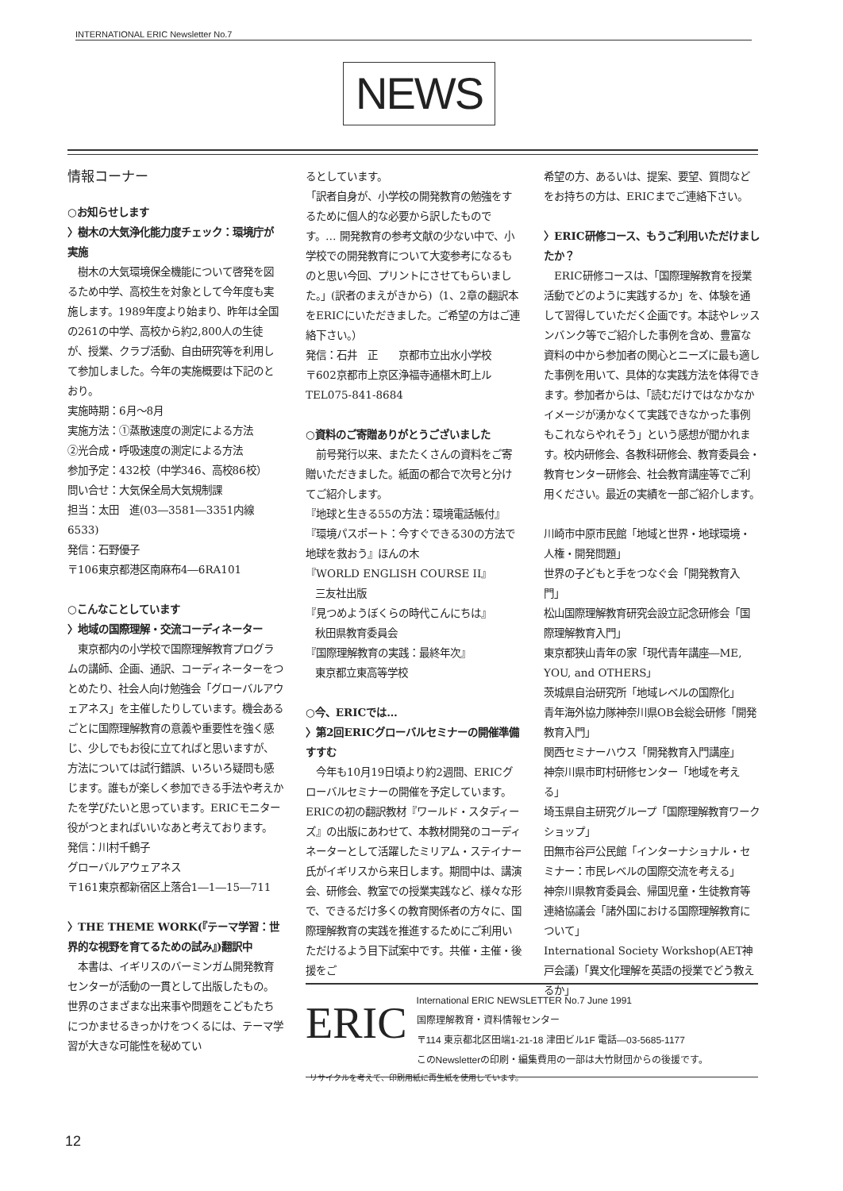INTERNATIONAL ERIC Newsletter No.7
NEWS
情報コーナー
○お知らせします
〉樹木の大気浄化能力度チェック：環境庁が実施
　樹木の大気環境保全機能について啓発を図るため中学、高校生を対象として今年度も実施します。1989年度より始まり、昨年は全国の261の中学、高校から約2,800人の生徒が、授業、クラブ活動、自由研究等を利用して参加しました。今年の実施概要は下記のとおり。
実施時期：6月～8月
実施方法：①蒸散速度の測定による方法
②光合成・呼吸速度の測定による方法
参加予定：432校（中学346、高校86校）
問い合せ：大気保全局大気規制課
担当：太田　進(03―3581―3351内線6533)
発信：石野優子
〒106東京都港区南麻布4―6RA101
○こんなことしています
〉地域の国際理解・交流コーディネーター
　東京都内の小学校で国際理解教育プログラムの講師、企画、通訳、コーディネーターをつとめたり、社会人向け勉強会「グローバルアウェアネス」を主催したりしています。機会あるごとに国際理解教育の意義や重要性を強く感じ、少しでもお役に立てればと思いますが、方法については試行錯誤、いろいろ疑問も感じます。誰もが楽しく参加できる手法や考えかたを学びたいと思っています。ERICモニター役がつとまればいいなあと考えております。
発信：川村千鶴子
グローバルアウェアネス
〒161東京都新宿区上落合1―1―15―711
〉THE THEME WORK(『テーマ学習：世界的な視野を育てるための試み』)翻訳中
　本書は、イギリスのバーミンガム開発教育センターが活動の一貫として出版したもの。世界のさまざまな出来事や問題をこどもたちにつかませるきっかけをつくるには、テーマ学習が大きな可能性を秘めてい
るとしています。
「訳者自身が、小学校の開発教育の勉強をするために個人的な必要から訳したものです。… 開発教育の参考文献の少ない中で、小学校での開発教育について大変参考になるものと思い今回、プリントにさせてもらいました。」(訳者のまえがきから)（1、2章の翻訳本をERICにいただきました。ご希望の方はご連絡下さい。）
発信：石井　正　　京都市立出水小学校
〒602京都市上京区浄福寺通椹木町上ル
TEL075-841-8684
○資料のご寄贈ありがとうございました
　前号発行以来、またたくさんの資料をご寄贈いただきました。紙面の都合で次号と分けてご紹介します。
『地球と生きる55の方法：環境電話帳付』
『環境パスポート：今すぐできる30の方法で地球を救おう』ほんの木
『WORLD ENGLISH COURSE II』
三友社出版
『見つめようぼくらの時代こんにちは』
秋田県教育委員会
『国際理解教育の実践：最終年次』
東京都立東高等学校
○今、ERICでは…
〉第2回ERICグローバルセミナーの開催準備すすむ
　今年も10月19日頃より約2週間、ERICグローバルセミナーの開催を予定しています。ERICの初の翻訳教材『ワールド・スタディーズ』の出版にあわせて、本教材開発のコーディネーターとして活躍したミリアム・ステイナー氏がイギリスから来日します。期間中は、講演会、研修会、教室での授業実践など、様々な形で、できるだけ多くの教育関係者の方々に、国際理解教育の実践を推進するためにご利用いただけるよう目下試案中です。共催・主催・後援をご
希望の方、あるいは、提案、要望、質問などをお持ちの方は、ERICまでご連絡下さい。
〉ERIC研修コース、もうご利用いただけましたか？
　ERIC研修コースは、「国際理解教育を授業活動でどのように実践するか」を、体験を通して習得していただく企画です。本誌やレッスンバンク等でご紹介した事例を含め、豊富な資料の中から参加者の関心とニーズに最も適した事例を用いて、具体的な実践方法を体得できます。参加者からは、「読むだけではなかなかイメージが湧かなくて実践できなかった事例もこれならやれそう」という感想が聞かれます。校内研修会、各教科研修会、教育委員会・教育センター研修会、社会教育講座等でご利用ください。最近の実績を一部ご紹介します。
川崎市中原市民館「地域と世界・地球環境・人権・開発問題」
世界の子どもと手をつなぐ会「開発教育入門」
松山国際理解教育研究会設立記念研修会「国際理解教育入門」
東京都狭山青年の家「現代青年講座―ME, YOU, and OTHERS」
茨城県自治研究所「地域レベルの国際化」
青年海外協力隊神奈川県OB会総会研修「開発教育入門」
関西セミナーハウス「開発教育入門講座」
神奈川県市町村研修センター「地域を考える」
埼玉県自主研究グループ「国際理解教育ワークショップ」
田無市谷戸公民館「インターナショナル・セミナー：市民レベルの国際交流を考える」
神奈川県教育委員会、帰国児童・生徒教育等連絡協議会「諸外国における国際理解教育について」
International Society Workshop(AET神戸会議)「異文化理解を英語の授業でどう教えるか」
ERIC
International ERIC NEWSLETTER No.7 June 1991
国際理解教育・資料情報センター
〒114 東京都北区田端1-21-18 津田ビル1F 電話―03-5685-1177
このNewsletterの印刷・編集費用の一部は大竹財団からの後援です。
リサイクルを考えて、印刷用紙に再生紙を使用しています。
12